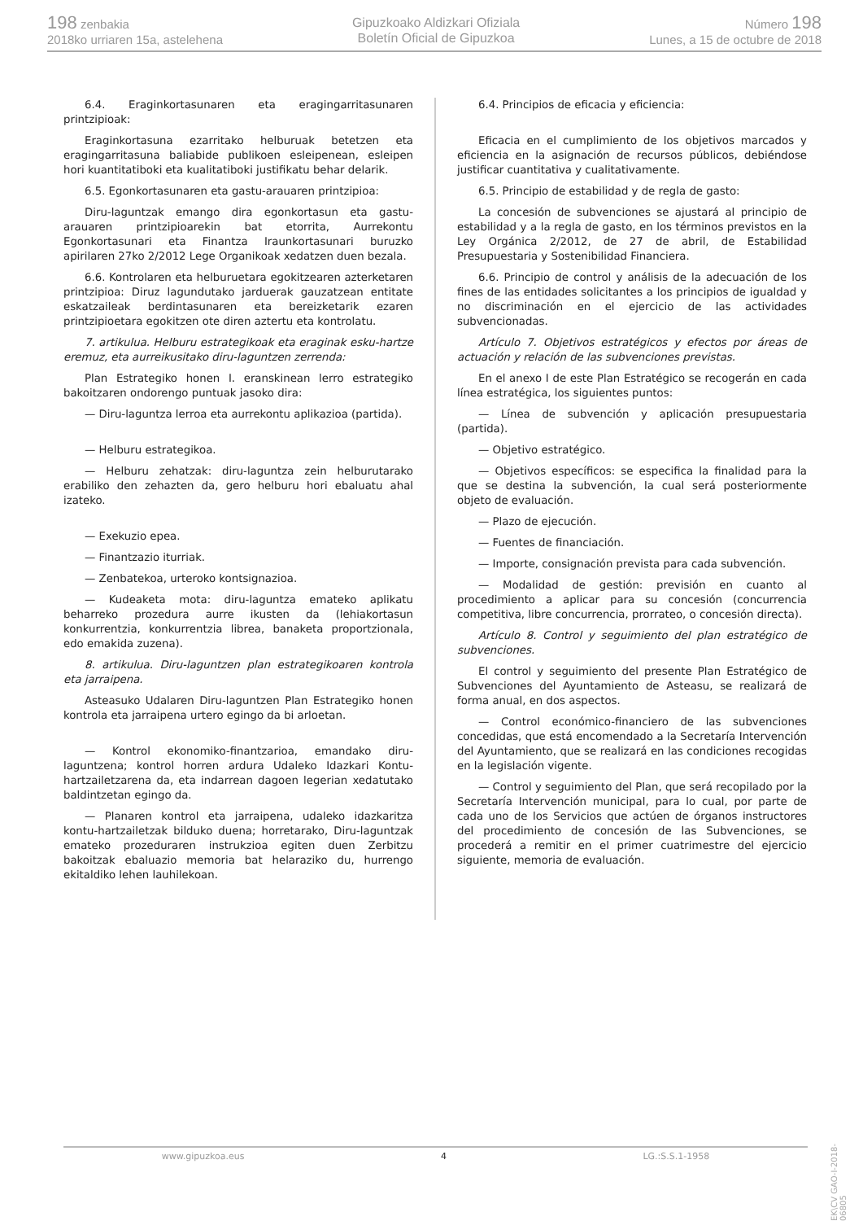198 zenbakia
2018ko urriaren 15a, astelehena
Gipuzkoako Aldizkari Ofiziala
Boletín Oficial de Gipuzkoa
Número 198
Lunes, a 15 de octubre de 2018
6.4. Eraginkortasunaren eta eragingarritasunaren printzipioak:
Eraginkortasuna ezarritako helburuak betetzen eta eragingarritasuna baliabide publikoen esleipenean, esleipen hori kuantitatiboki eta kualitatiboki justifikatu behar delarik.
6.5. Egonkortasunaren eta gastu-arauaren printzipioa:
Diru-laguntzak emango dira egonkortasun eta gastu-arauaren printzipioarekin bat etorrita, Aurrekontu Egonkortasunari eta Finantza Iraunkortasunari buruzko apirilaren 27ko 2/2012 Lege Organikoak xedatzen duen bezala.
6.6. Kontrolaren eta helburuetara egokitzearen azterketaren printzipioa: Diruz lagundutako jarduerak gauzatzean entitate eskatzaileak berdintasunaren eta bereizketarik ezaren printzipioetara egokitzen ote diren aztertu eta kontrolatu.
7. artikulua. Helburu estrategikoak eta eraginak esku-hartze eremuz, eta aurreikusitako diru-laguntzen zerrenda:
Plan Estrategiko honen I. eranskinean lerro estrategiko bakoitzaren ondorengo puntuak jasoko dira:
— Diru-laguntza lerroa eta aurrekontu aplikazioa (partida).
— Helburu estrategikoa.
— Helburu zehatzak: diru-laguntza zein helburutarako erabiliko den zehazten da, gero helburu hori ebaluatu ahal izateko.
— Exekuzio epea.
— Finantzazio iturriak.
— Zenbatekoa, urteroko kontsignazioa.
— Kudeaketa mota: diru-laguntza emateko aplikatu beharreko prozedura aurre ikusten da (lehiakortasun konkurrentzia, konkurrentzia librea, banaketa proportzionala, edo emakida zuzena).
8. artikulua. Diru-laguntzen plan estrategikoaren kontrola eta jarraipena.
Asteasuko Udalaren Diru-laguntzen Plan Estrategiko honen kontrola eta jarraipena urtero egingo da bi arloetan.
— Kontrol ekonomiko-finantzarioa, emandako diru-laguntzena; kontrol horren ardura Udaleko Idazkari Kontu-hartzailetzarena da, eta indarrean dagoen legerian xedatutako baldintzetan egingo da.
— Planaren kontrol eta jarraipena, udaleko idazkaritza kontu-hartzailetzak bilduko duena; horretarako, Diru-laguntzak emateko prozeduraren instrukzioa egiten duen Zerbitzu bakoitzak ebaluazio memoria bat helaraziko du, hurrengo ekitaldiko lehen lauhilekoan.
6.4. Principios de eficacia y eficiencia:
Eficacia en el cumplimiento de los objetivos marcados y eficiencia en la asignación de recursos públicos, debiéndose justificar cuantitativa y cualitativamente.
6.5. Principio de estabilidad y de regla de gasto:
La concesión de subvenciones se ajustará al principio de estabilidad y a la regla de gasto, en los términos previstos en la Ley Orgánica 2/2012, de 27 de abril, de Estabilidad Presupuestaria y Sostenibilidad Financiera.
6.6. Principio de control y análisis de la adecuación de los fines de las entidades solicitantes a los principios de igualdad y no discriminación en el ejercicio de las actividades subvencionadas.
Artículo 7. Objetivos estratégicos y efectos por áreas de actuación y relación de las subvenciones previstas.
En el anexo I de este Plan Estratégico se recogerán en cada línea estratégica, los siguientes puntos:
— Línea de subvención y aplicación presupuestaria (partida).
— Objetivo estratégico.
— Objetivos específicos: se especifica la finalidad para la que se destina la subvención, la cual será posteriormente objeto de evaluación.
— Plazo de ejecución.
— Fuentes de financiación.
— Importe, consignación prevista para cada subvención.
— Modalidad de gestión: previsión en cuanto al procedimiento a aplicar para su concesión (concurrencia competitiva, libre concurrencia, prorrateo, o concesión directa).
Artículo 8. Control y seguimiento del plan estratégico de subvenciones.
El control y seguimiento del presente Plan Estratégico de Subvenciones del Ayuntamiento de Asteasu, se realizará de forma anual, en dos aspectos.
— Control económico-financiero de las subvenciones concedidas, que está encomendado a la Secretaría Intervención del Ayuntamiento, que se realizará en las condiciones recogidas en la legislación vigente.
— Control y seguimiento del Plan, que será recopilado por la Secretaría Intervención municipal, para lo cual, por parte de cada uno de los Servicios que actúen de órganos instructores del procedimiento de concesión de las Subvenciones, se procederá a remitir en el primer cuatrimestre del ejercicio siguiente, memoria de evaluación.
EK\CV GAO-I-2018-06805
www.gipuzkoa.eus 4 LG.:S.S.1-1958